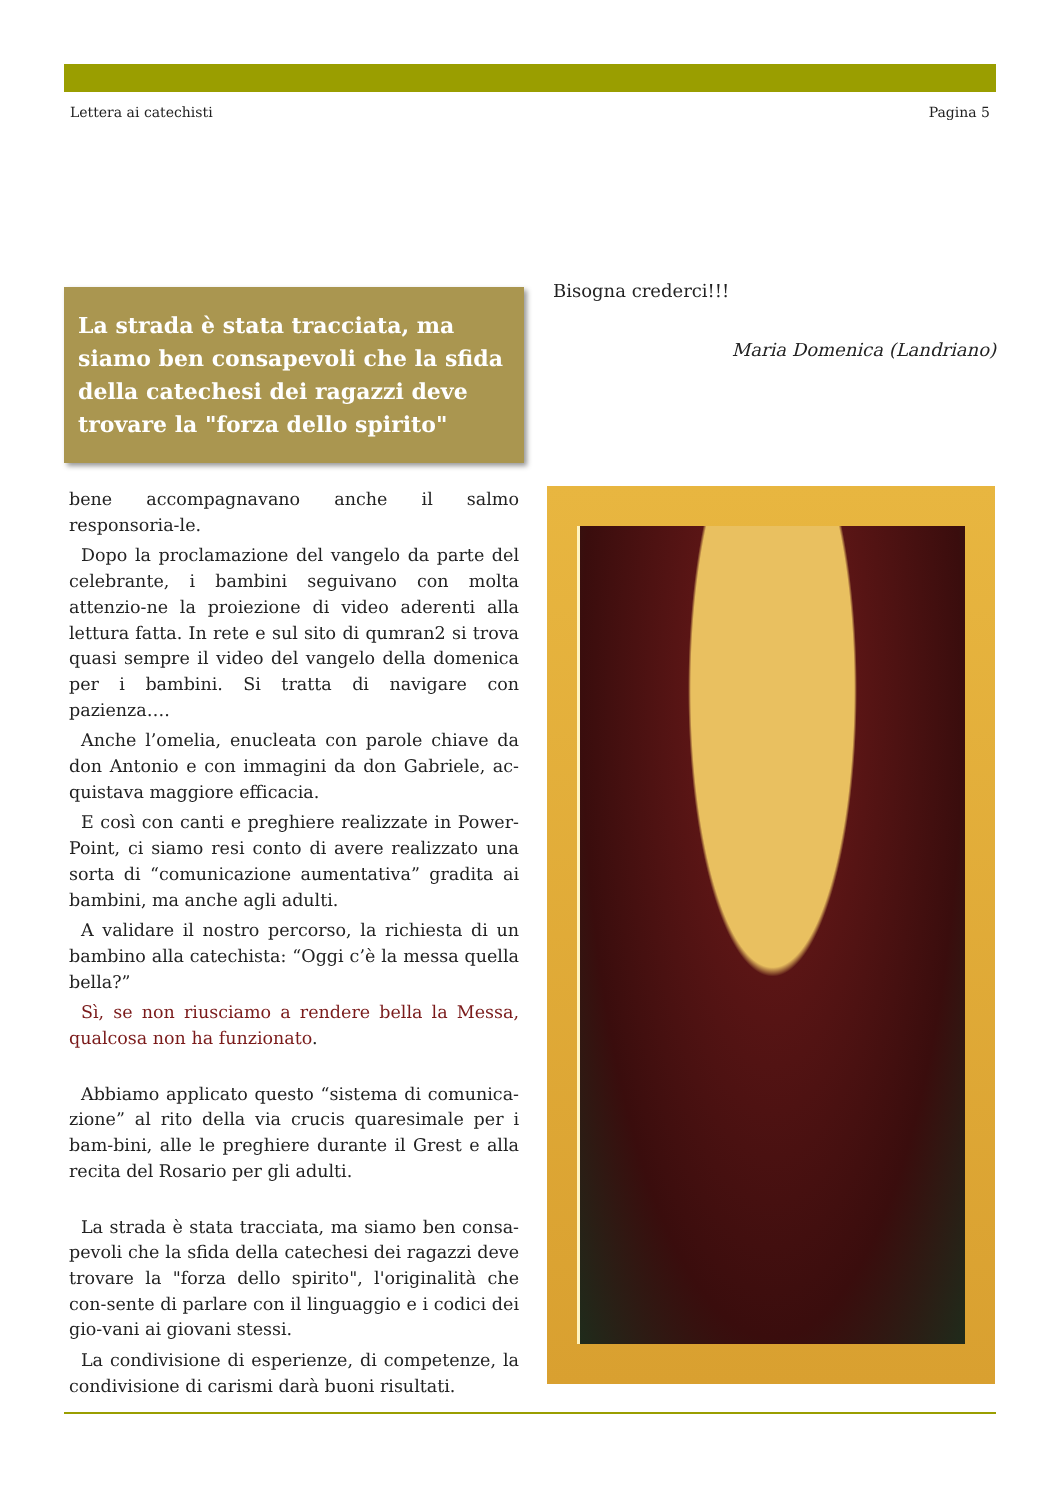Lettera ai catechisti Pagina 5
La strada è stata tracciata, ma siamo ben consapevoli che la sfida della catechesi dei ragazzi deve trovare la "forza dello spirito"
bene accompagnavano anche il salmo responsoria-le.
Dopo la proclamazione del vangelo da parte del celebrante, i bambini seguivano con molta attenzio-ne la proiezione di video aderenti alla lettura fatta. In rete e sul sito di qumran2 si trova quasi sempre il video del vangelo della domenica per i bambini. Si tratta di navigare con pazienza….
Anche l’omelia, enucleata con parole chiave da don Antonio e con immagini da don Gabriele, ac-quistava maggiore efficacia.
E così con canti e preghiere realizzate in Power-Point, ci siamo resi conto di avere realizzato una sorta di “comunicazione aumentativa” gradita ai bambini, ma anche agli adulti.
A validare il nostro percorso, la richiesta di un bambino alla catechista: “Oggi c’è la messa quella bella?”
Sì, se non riusciamo a rendere bella la Messa, qualcosa non ha funzionato.
Abbiamo applicato questo “sistema di comunica-zione” al rito della via crucis quaresimale per i bam-bini, alle le preghiere durante il Grest e alla recita del Rosario per gli adulti.
La strada è stata tracciata, ma siamo ben consa-pevoli che la sfida della catechesi dei ragazzi deve trovare la "forza dello spirito", l'originalità che con-sente di parlare con il linguaggio e i codici dei gio-vani ai giovani stessi.
La condivisione di esperienze, di competenze, la condivisione di carismi darà buoni risultati.
Bisogna crederci!!!
Maria Domenica (Landriano)